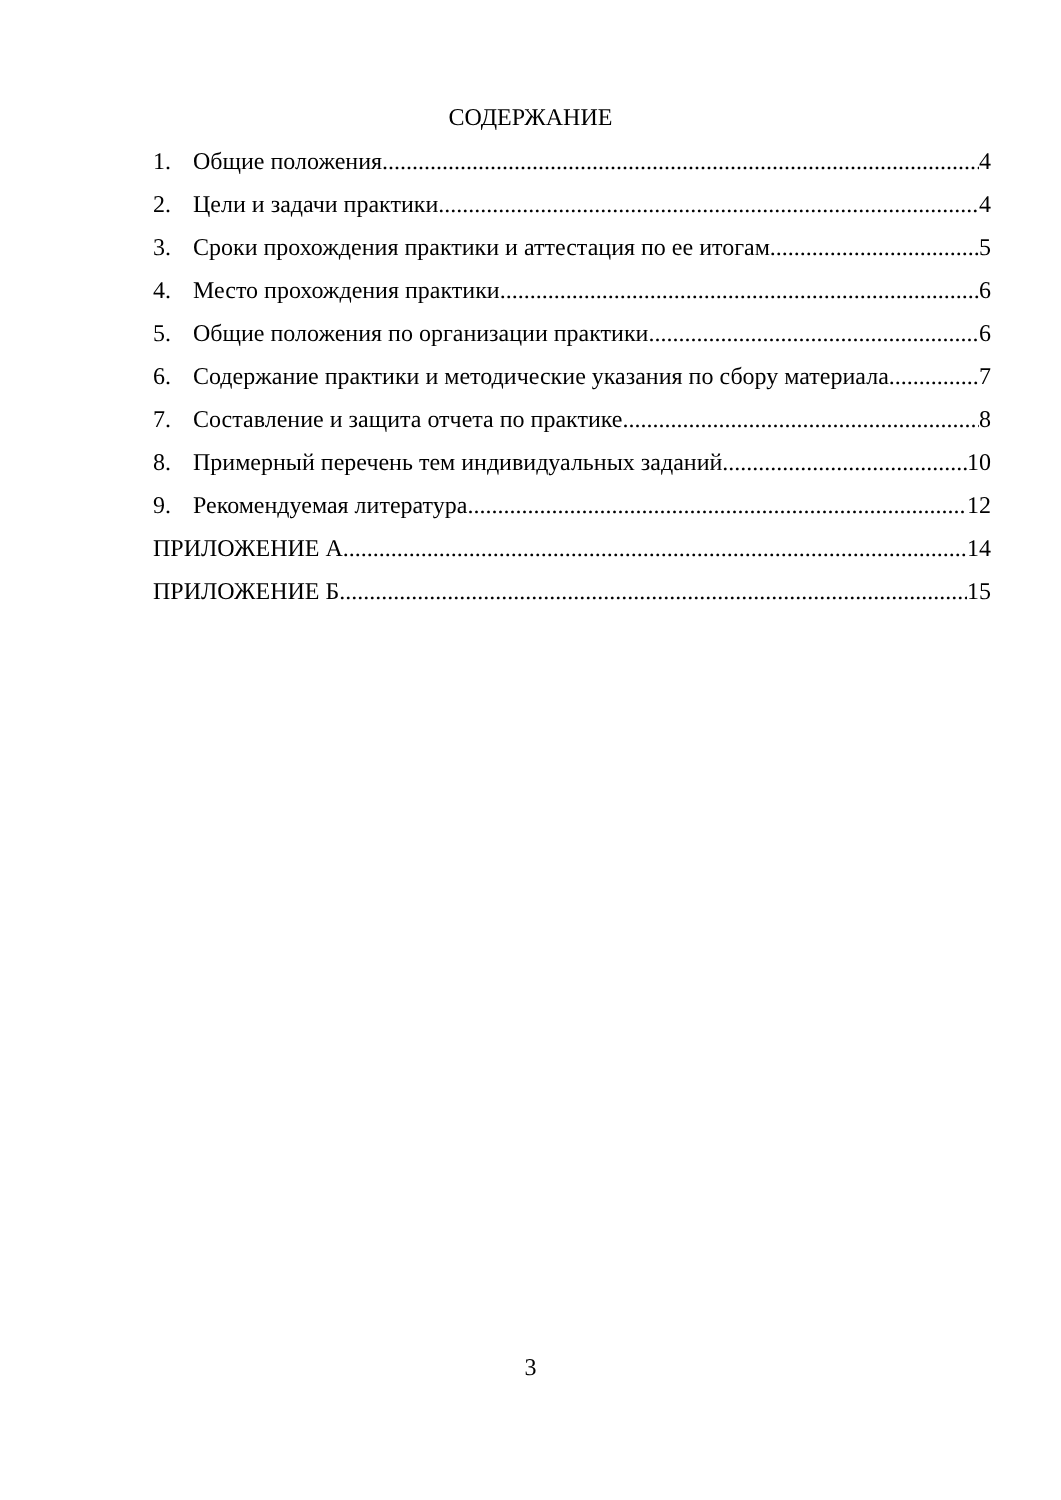СОДЕРЖАНИЕ
1. Общие положения 4
2. Цели и задачи практики 4
3. Сроки прохождения практики и аттестация по ее итогам 5
4. Место прохождения практики 6
5. Общие положения по организации практики 6
6. Содержание практики и методические указания по сбору материала 7
7. Составление и защита отчета по практике 8
8. Примерный перечень тем индивидуальных заданий 10
9. Рекомендуемая литература 12
ПРИЛОЖЕНИЕ А 14
ПРИЛОЖЕНИЕ Б 15
3